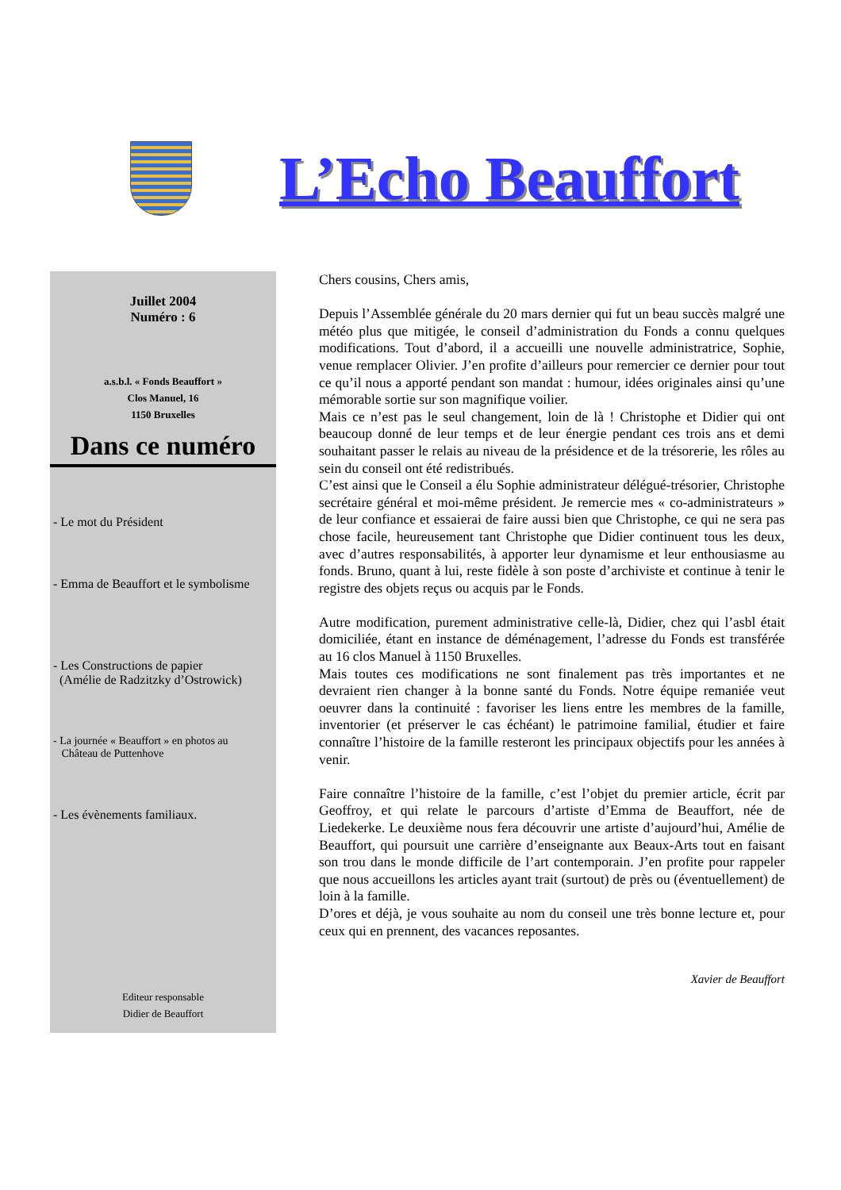L’Echo Beauffort
Juillet 2004
Numéro : 6
a.s.b.l. « Fonds Beauffort »
Clos Manuel, 16
1150 Bruxelles
Dans ce numéro
- Le mot du Président
- Emma de Beauffort et le symbolisme
- Les Constructions de papier
(Amélie de Radzitzky d’Ostrowick)
- La journée « Beauffort » en photos au
Château de Puttenhove
- Les évènements familiaux.
Editeur responsable
Didier de Beauffort
Chers cousins, Chers amis,
Depuis l’Assemblée générale du 20 mars dernier qui fut un beau succès malgré une météo plus que mitigée, le conseil d’administration du Fonds a connu quelques modifications. Tout d’abord, il a accueilli une nouvelle administratrice, Sophie, venue remplacer Olivier. J’en profite d’ailleurs pour remercier ce dernier pour tout ce qu’il nous a apporté pendant son mandat : humour, idées originales ainsi qu’une mémorable sortie sur son magnifique voilier.
Mais ce n’est pas le seul changement, loin de là ! Christophe et Didier qui ont beaucoup donné de leur temps et de leur énergie pendant ces trois ans et demi souhaitant passer le relais au niveau de la présidence et de la trésorerie, les rôles au sein du conseil ont été redistribués.
C’est ainsi que le Conseil a élu Sophie administrateur délégué-trésorier, Christophe secrétaire général et moi-même président. Je remercie mes « co-administrateurs » de leur confiance et essaierai de faire aussi bien que Christophe, ce qui ne sera pas chose facile, heureusement tant Christophe que Didier continuent tous les deux, avec d’autres responsabilités, à apporter leur dynamisme et leur enthousiasme au fonds. Bruno, quant à lui, reste fidèle à son poste d’archiviste et continue à tenir le registre des objets reçus ou acquis par le Fonds.
Autre modification, purement administrative celle-là, Didier, chez qui l’asbl était domiciliée, étant en instance de déménagement, l’adresse du Fonds est transférée au 16 clos Manuel à 1150 Bruxelles.
Mais toutes ces modifications ne sont finalement pas très importantes et ne devraient rien changer à la bonne santé du Fonds. Notre équipe remaniée veut oeuvrer dans la continuité : favoriser les liens entre les membres de la famille, inventorier (et préserver le cas échéant) le patrimoine familial, étudier et faire connaître l’histoire de la famille resteront les principaux objectifs pour les années à venir.
Faire connaître l’histoire de la famille, c’est l’objet du premier article, écrit par Geoffroy, et qui relate le parcours d’artiste d’Emma de Beauffort, née de Liedekerke. Le deuxième nous fera découvrir une artiste d’aujourd’hui, Amélie de Beauffort, qui poursuit une carrière d’enseignante aux Beaux-Arts tout en faisant son trou dans le monde difficile de l’art contemporain. J’en profite pour rappeler que nous accueillons les articles ayant trait (surtout) de près ou (éventuellement) de loin à la famille.
D’ores et déjà, je vous souhaite au nom du conseil une très bonne lecture et, pour ceux qui en prennent, des vacances reposantes.
Xavier de Beauffort